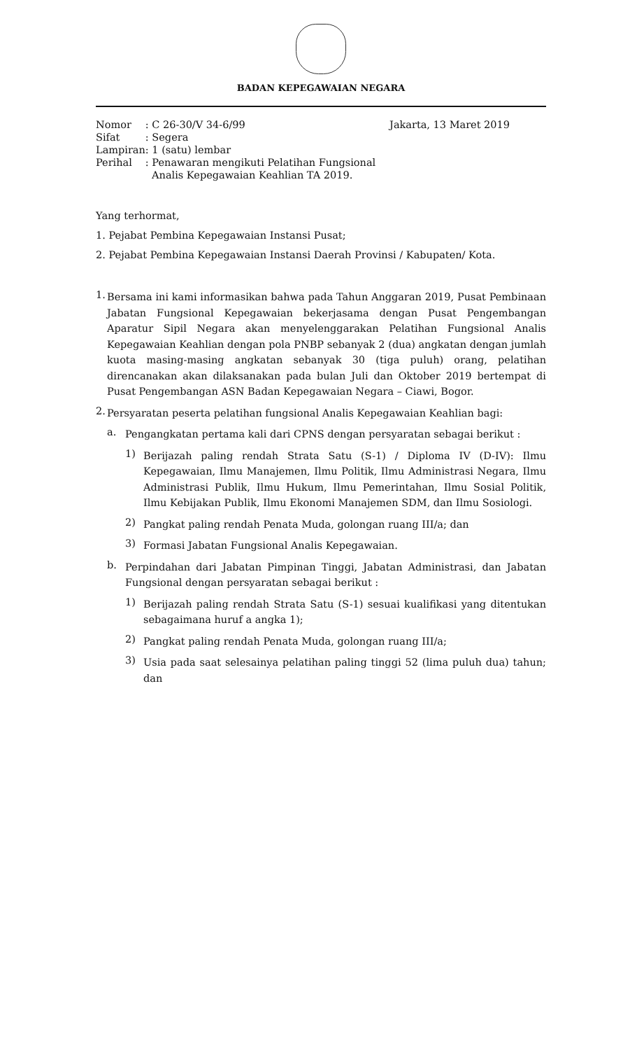BADAN KEPEGAWAIAN NEGARA
| Nomor | : C 26-30/V 34-6/99 |
| Sifat | : Segera |
| Lampiran | : 1 (satu) lembar |
| Perihal | : Penawaran mengikuti Pelatihan Fungsional Analis Kepegawaian Keahlian TA 2019. |
Jakarta, 13 Maret 2019
Yang terhormat,
1. Pejabat Pembina Kepegawaian Instansi Pusat;
2. Pejabat Pembina Kepegawaian Instansi Daerah Provinsi / Kabupaten/ Kota.
1. Bersama ini kami informasikan bahwa pada Tahun Anggaran 2019, Pusat Pembinaan Jabatan Fungsional Kepegawaian bekerjasama dengan Pusat Pengembangan Aparatur Sipil Negara akan menyelenggarakan Pelatihan Fungsional Analis Kepegawaian Keahlian dengan pola PNBP sebanyak 2 (dua) angkatan dengan jumlah kuota masing-masing angkatan sebanyak 30 (tiga puluh) orang, pelatihan direncanakan akan dilaksanakan pada bulan Juli dan Oktober 2019 bertempat di Pusat Pengembangan ASN Badan Kepegawaian Negara – Ciawi, Bogor.
2. Persyaratan peserta pelatihan fungsional Analis Kepegawaian Keahlian bagi:
a. Pengangkatan pertama kali dari CPNS dengan persyaratan sebagai berikut :
1) Berijazah paling rendah Strata Satu (S-1) / Diploma IV (D-IV): Ilmu Kepegawaian, Ilmu Manajemen, Ilmu Politik, Ilmu Administrasi Negara, Ilmu Administrasi Publik, Ilmu Hukum, Ilmu Pemerintahan, Ilmu Sosial Politik, Ilmu Kebijakan Publik, Ilmu Ekonomi Manajemen SDM, dan Ilmu Sosiologi.
2) Pangkat paling rendah Penata Muda, golongan ruang III/a; dan
3) Formasi Jabatan Fungsional Analis Kepegawaian.
b. Perpindahan dari Jabatan Pimpinan Tinggi, Jabatan Administrasi, dan Jabatan Fungsional dengan persyaratan sebagai berikut :
1) Berijazah paling rendah Strata Satu (S-1) sesuai kualifikasi yang ditentukan sebagaimana huruf a angka 1);
2) Pangkat paling rendah Penata Muda, golongan ruang III/a;
3) Usia pada saat selesainya pelatihan paling tinggi 52 (lima puluh dua) tahun; dan